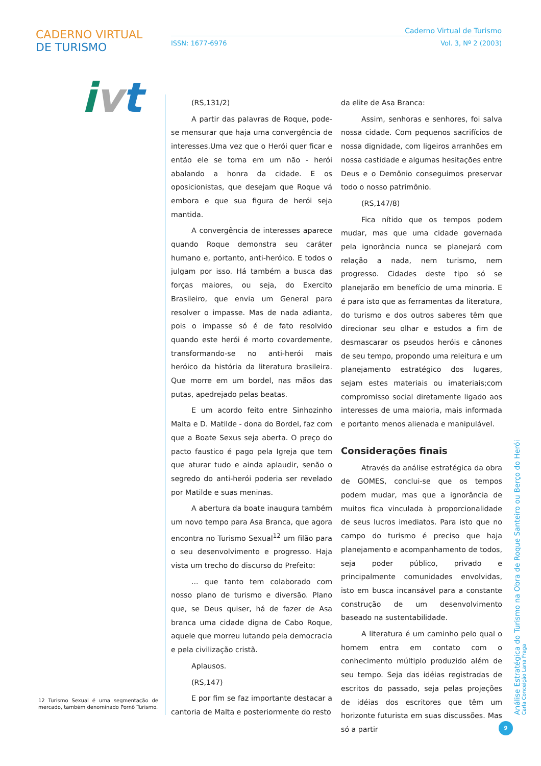CADERNO VIRTUAL DE TURISMO
ivt
Caderno Virtual de Turismo
ISSN: 1677-6976 Vol. 3, Nº 2 (2003)
(RS,131/2)
A partir das palavras de Roque, pode-se mensurar que haja uma convergência de interesses.Uma vez que o Herói quer ficar e então ele se torna em um não - herói abalando a honra da cidade. E os oposicionistas, que desejam que Roque vá embora e que sua figura de herói seja mantida.
A convergência de interesses aparece quando Roque demonstra seu caráter humano e, portanto, anti-heróico. E todos o julgam por isso. Há também a busca das forças maiores, ou seja, do Exercito Brasileiro, que envia um General para resolver o impasse. Mas de nada adianta, pois o impasse só é de fato resolvido quando este herói é morto covardemente, transformando-se no anti-herói mais heróico da história da literatura brasileira. Que morre em um bordel, nas mãos das putas, apedrejado pelas beatas.
E um acordo feito entre Sinhozinho Malta e D. Matilde - dona do Bordel, faz com que a Boate Sexus seja aberta. O preço do pacto faustico é pago pela Igreja que tem que aturar tudo e ainda aplaudir, senão o segredo do anti-herói poderia ser revelado por Matilde e suas meninas.
A abertura da boate inaugura também um novo tempo para Asa Branca, que agora encontra no Turismo Sexual<sup>12</sup> um filão para o seu desenvolvimento e progresso. Haja vista um trecho do discurso do Prefeito:
... que tanto tem colaborado com nosso plano de turismo e diversão. Plano que, se Deus quiser, há de fazer de Asa branca uma cidade digna de Cabo Roque, aquele que morreu lutando pela democracia e pela civilização cristã.
Aplausos.
(RS,147)
E por fim se faz importante destacar a cantoria de Malta e posteriormente do resto
da elite de Asa Branca:
Assim, senhoras e senhores, foi salva nossa cidade. Com pequenos sacrifícios de nossa dignidade, com ligeiros arranhões em nossa castidade e algumas hesitações entre Deus e o Demônio conseguimos preservar todo o nosso patrimônio.
(RS,147/8)
Fica nítido que os tempos podem mudar, mas que uma cidade governada pela ignorância nunca se planejará com relação a nada, nem turismo, nem progresso. Cidades deste tipo só se planejarão em benefício de uma minoria. E é para isto que as ferramentas da literatura, do turismo e dos outros saberes têm que direcionar seu olhar e estudos a fim de desmascarar os pseudos heróis e cânones de seu tempo, propondo uma releitura e um planejamento estratégico dos lugares, sejam estes materiais ou imateriais;com compromisso social diretamente ligado aos interesses de uma maioria, mais informada e portanto menos alienada e manipulável.
Considerações finais
Através da análise estratégica da obra de GOMES, conclui-se que os tempos podem mudar, mas que a ignorância de muitos fica vinculada à proporcionalidade de seus lucros imediatos. Para isto que no campo do turismo é preciso que haja planejamento e acompanhamento de todos, seja poder público, privado e principalmente comunidades envolvidas, isto em busca incansável para a constante construção de um desenvolvimento baseado na sustentabilidade.
A literatura é um caminho pelo qual o homem entra em contato com o conhecimento múltiplo produzido além de seu tempo. Seja das idéias registradas de escritos do passado, seja pelas projeções de idéias dos escritores que têm um horizonte futurista em suas discussões. Mas só a partir
12 Turismo Sexual é uma segmentação de mercado, também denominado Pornô Turismo.
Análise Estratégica do Turismo na Obra de Roque Santeiro ou Berço do Herói
Carla Conceição Lana Fraga
9